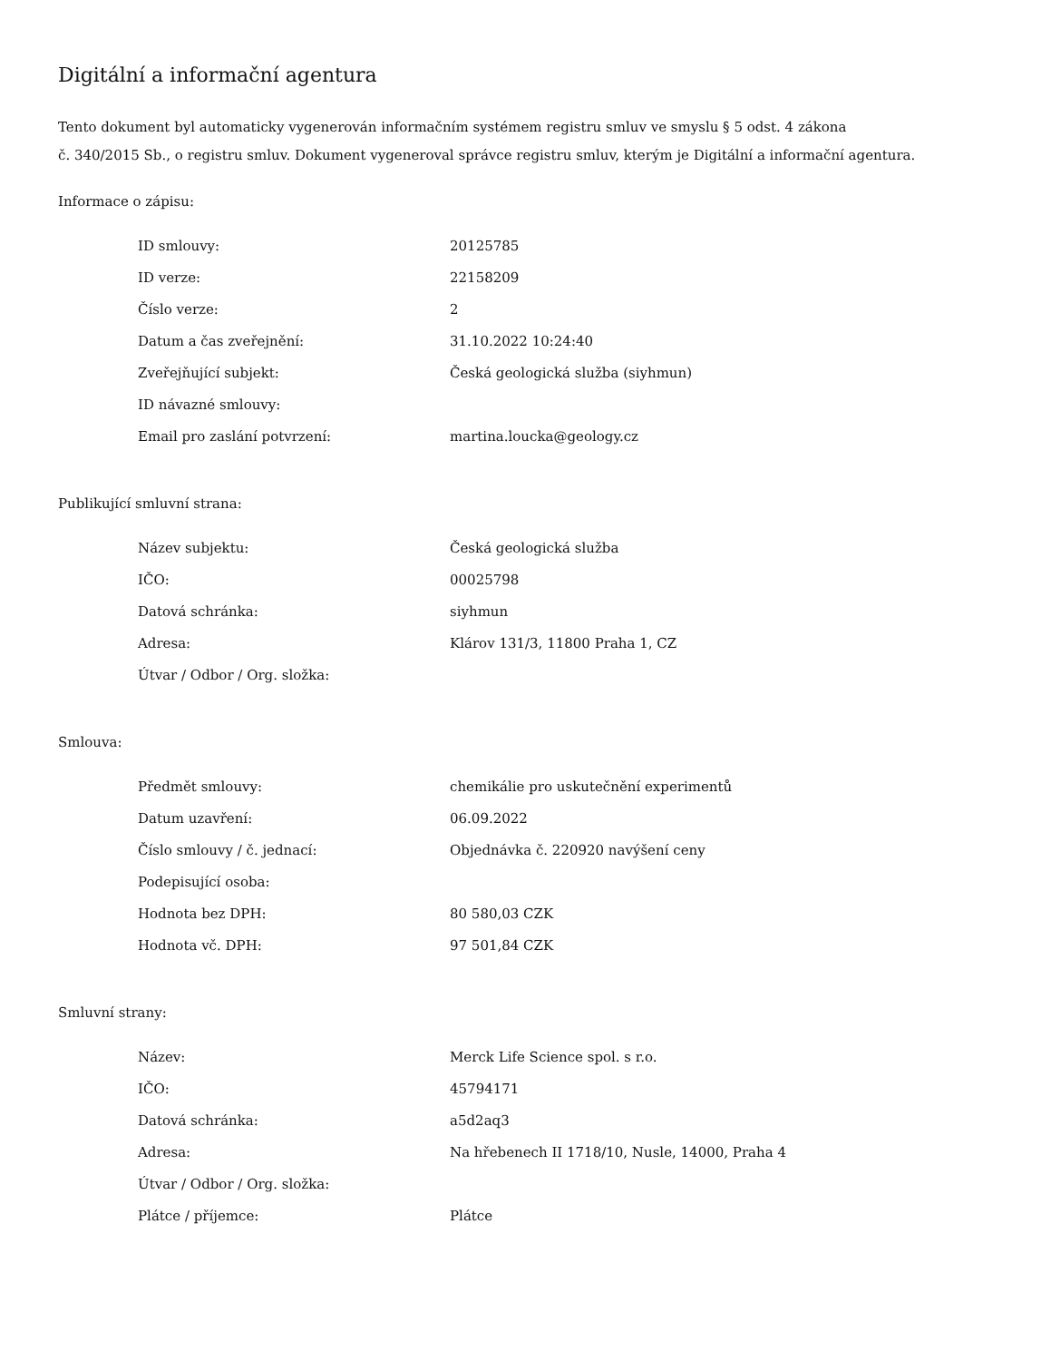Digitální a informační agentura
Tento dokument byl automaticky vygenerován informačním systémem registru smluv ve smyslu § 5 odst. 4 zákona
č. 340/2015 Sb., o registru smluv. Dokument vygeneroval správce registru smluv, kterým je Digitální a informační agentura.
Informace o zápisu:
| ID smlouvy: | 20125785 |
| ID verze: | 22158209 |
| Číslo verze: | 2 |
| Datum a čas zveřejnění: | 31.10.2022 10:24:40 |
| Zveřejňující subjekt: | Česká geologická služba (siyhmun) |
| ID návazné smlouvy: | |
| Email pro zaslání potvrzení: | martina.loucka@geology.cz |
Publikující smluvní strana:
| Název subjektu: | Česká geologická služba |
| IČO: | 00025798 |
| Datová schránka: | siyhmun |
| Adresa: | Klárov 131/3, 11800 Praha 1, CZ |
| Útvar / Odbor / Org. složka: | |
Smlouva:
| Předmět smlouvy: | chemikálie pro uskutečnění experimentů |
| Datum uzavření: | 06.09.2022 |
| Číslo smlouvy / č. jednací: | Objednávka č. 220920 navýšení ceny |
| Podepisující osoba: | |
| Hodnota bez DPH: | 80 580,03 CZK |
| Hodnota vč. DPH: | 97 501,84 CZK |
Smluvní strany:
| Název: | Merck Life Science spol. s r.o. |
| IČO: | 45794171 |
| Datová schránka: | a5d2aq3 |
| Adresa: | Na hřebenech II 1718/10, Nusle, 14000, Praha 4 |
| Útvar / Odbor / Org. složka: | |
| Plátce / příjemce: | Plátce |